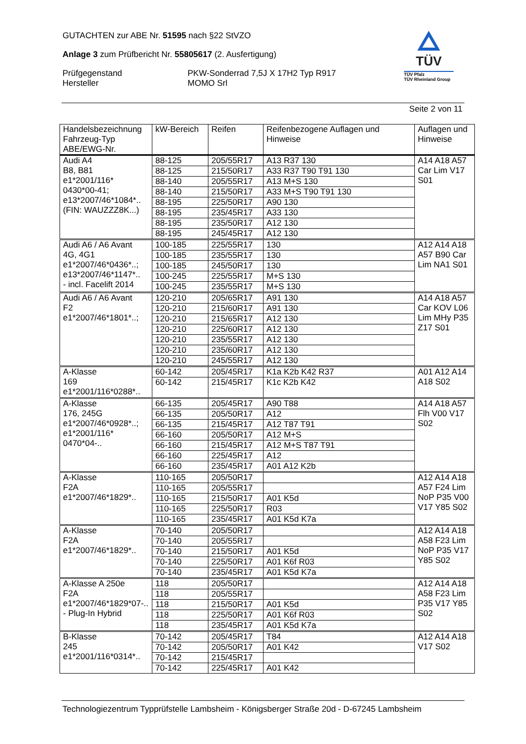GUTACHTEN zur ABE Nr. 51595 nach §22 StVZO
Anlage 3 zum Prüfbericht Nr. 55805617 (2. Ausfertigung)
Prüfgegenstand PKW-Sonderrad 7,5J X 17H2 Typ R917
Hersteller MOMO Srl
TÜV
TÜV Pfalz
TÜV Rheinland Group
Seite 2 von 11
| Handelsbezeichnung Fahrzeug-Typ ABE/EWG-Nr. | kW-Bereich | Reifen | Reifenbezogene Auflagen und Hinweise | Auflagen und Hinweise |
| --- | --- | --- | --- | --- |
| Audi A4 B8, B81 e1*2001/116* 0430*00-41; e13*2007/46*1084*.. (FIN: WAUZZZ8K...) | 88-125 | 205/55R17 | A13 R37 130 | A14 A18 A57 Car Lim V17 S01 |
| | 88-125 | 215/50R17 | A33 R37 T90 T91 130 | |
| | 88-140 | 205/55R17 | A13 M+S 130 | |
| | 88-140 | 215/50R17 | A33 M+S T90 T91 130 | |
| | 88-195 | 225/50R17 | A90 130 | |
| | 88-195 | 235/45R17 | A33 130 | |
| | 88-195 | 235/50R17 | A12 130 | |
| | 88-195 | 245/45R17 | A12 130 | |
| Audi A6 / A6 Avant 4G, 4G1 e1*2007/46*0436*..; e13*2007/46*1147*.. - incl. Facelift 2014 | 100-185 | 225/55R17 | 130 | A12 A14 A18 A57 B90 Car Lim NA1 S01 |
| | 100-185 | 235/55R17 | 130 | |
| | 100-185 | 245/50R17 | 130 | |
| | 100-245 | 225/55R17 | M+S 130 | |
| | 100-245 | 235/55R17 | M+S 130 | |
| Audi A6 / A6 Avant F2 e1*2007/46*1801*..; | 120-210 | 205/65R17 | A91 130 | A14 A18 A57 Car KOV L06 Lim MHy P35 Z17 S01 |
| | 120-210 | 215/60R17 | A91 130 | |
| | 120-210 | 215/65R17 | A12 130 | |
| | 120-210 | 225/60R17 | A12 130 | |
| | 120-210 | 235/55R17 | A12 130 | |
| | 120-210 | 235/60R17 | A12 130 | |
| | 120-210 | 245/55R17 | A12 130 | |
| A-Klasse 169 e1*2001/116*0288*.. | 60-142 | 205/45R17 | K1a K2b K42 R37 | A01 A12 A14 A18 S02 |
| | 60-142 | 215/45R17 | K1c K2b K42 | |
| A-Klasse 176, 245G e1*2007/46*0928*..; e1*2001/116* 0470*04-.. | 66-135 | 205/45R17 | A90 T88 | A14 A18 A57 Flh V00 V17 S02 |
| | 66-135 | 205/50R17 | A12 | |
| | 66-135 | 215/45R17 | A12 T87 T91 | |
| | 66-160 | 205/50R17 | A12 M+S | |
| | 66-160 | 215/45R17 | A12 M+S T87 T91 | |
| | 66-160 | 225/45R17 | A12 | |
| | 66-160 | 235/45R17 | A01 A12 K2b | |
| A-Klasse F2A e1*2007/46*1829*.. | 110-165 | 205/50R17 | | A12 A14 A18 A57 F24 Lim NoP P35 V00 V17 Y85 S02 |
| | 110-165 | 205/55R17 | | |
| | 110-165 | 215/50R17 | A01 K5d | |
| | 110-165 | 225/50R17 | R03 | |
| | 110-165 | 235/45R17 | A01 K5d K7a | |
| A-Klasse F2A e1*2007/46*1829*.. | 70-140 | 205/50R17 | | A12 A14 A18 A58 F23 Lim NoP P35 V17 Y85 S02 |
| | 70-140 | 205/55R17 | | |
| | 70-140 | 215/50R17 | A01 K5d | |
| | 70-140 | 225/50R17 | A01 K6f R03 | |
| | 70-140 | 235/45R17 | A01 K5d K7a | |
| A-Klasse A 250e F2A e1*2007/46*1829*07-.. - Plug-In Hybrid | 118 | 205/50R17 | | A12 A14 A18 A58 F23 Lim P35 V17 Y85 S02 |
| | 118 | 205/55R17 | | |
| | 118 | 215/50R17 | A01 K5d | |
| | 118 | 225/50R17 | A01 K6f R03 | |
| | 118 | 235/45R17 | A01 K5d K7a | |
| B-Klasse 245 e1*2001/116*0314*.. | 70-142 | 205/45R17 | T84 | A12 A14 A18 V17 S02 |
| | 70-142 | 205/50R17 | A01 K42 | |
| | 70-142 | 215/45R17 | | |
| | 70-142 | 225/45R17 | A01 K42 | |
Technologiezentrum Typprüfstelle Lambsheim - Königsberger Straße 20d - D-67245 Lambsheim